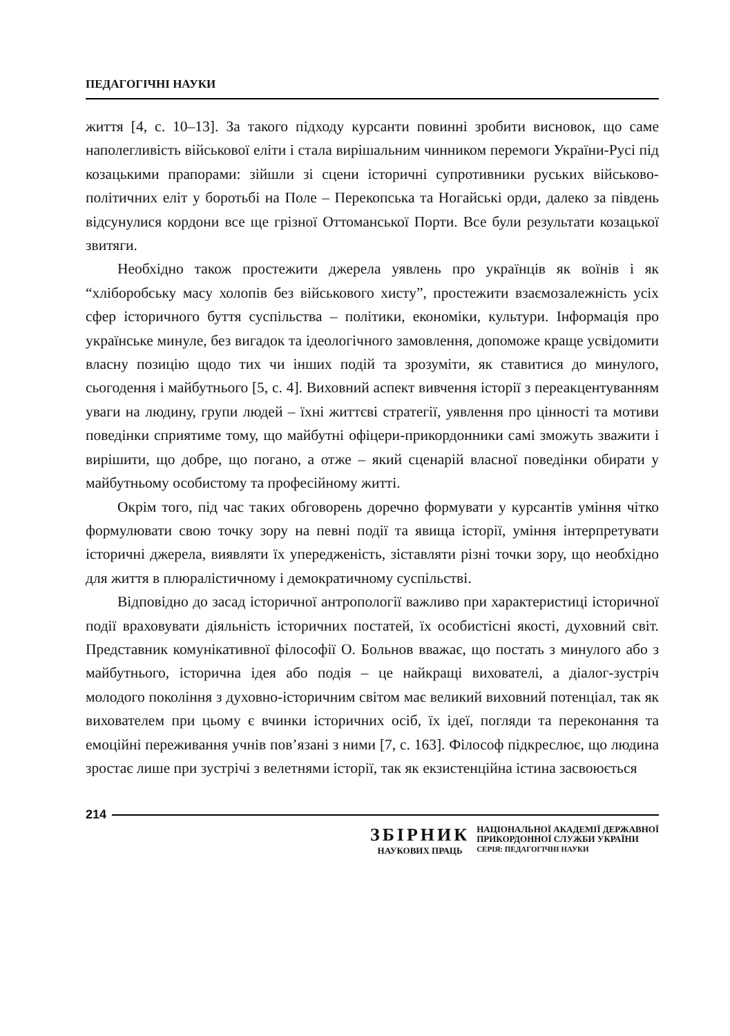ПЕДАГОГІЧНІ НАУКИ
життя [4, с. 10–13]. За такого підходу курсанти повинні зробити висновок, що саме наполегливість військової еліти і стала вирішальним чинником перемоги України-Русі під козацькими прапорами: зійшли зі сцени історичні супротивники руських військово-політичних еліт у боротьбі на Поле – Перекопська та Ногайські орди, далеко за південь відсунулися кордони все ще грізної Оттоманської Порти. Все були результати козацької звитяги.
Необхідно також простежити джерела уявлень про українців як воїнів і як “хліборобську масу холопів без військового хисту”, простежити взаємозалежність усіх сфер історичного буття суспільства – політики, економіки, культури. Інформація про українське минуле, без вигадок та ідеологічного замовлення, допоможе краще усвідомити власну позицію щодо тих чи інших подій та зрозуміти, як ставитися до минулого, сьогодення і майбутнього [5, с. 4]. Виховний аспект вивчення історії з переакцентуванням уваги на людину, групи людей – їхні життєві стратегії, уявлення про цінності та мотиви поведінки сприятиме тому, що майбутні офіцери-прикордонники самі зможуть зважити і вирішити, що добре, що погано, а отже – який сценарій власної поведінки обирати у майбутньому особистому та професійному житті.
Окрім того, під час таких обговорень доречно формувати у курсантів уміння чітко формулювати свою точку зору на певні події та явища історії, уміння інтерпретувати історичні джерела, виявляти їх упередженість, зіставляти різні точки зору, що необхідно для життя в плюралістичному і демократичному суспільстві.
Відповідно до засад історичної антропології важливо при характеристиці історичної події враховувати діяльність історичних постатей, їх особистісні якості, духовний світ. Представник комунікативної філософії О. Больнов вважає, що постать з минулого або з майбутнього, історична ідея або подія – це найкращі вихователі, а діалог-зустріч молодого покоління з духовно-історичним світом має великий виховний потенціал, так як вихователем при цьому є вчинки історичних осіб, їх ідеї, погляди та переконання та емоційні переживання учнів пов’язані з ними [7, с. 163]. Філософ підкреслює, що людина зростає лише при зустрічі з велетнями історії, так як екзистенційна істина засвоюється
214
ЗБІРНИК
НАУКОВИХ ПРАЦЬ
НАЦІОНАЛЬНОЇ АКАДЕМІЇ ДЕРЖАВНОЇ
ПРИКОРДОННОЇ СЛУЖБИ УКРАЇНИ
СЕРІЯ: ПЕДАГОГІЧНІ НАУКИ